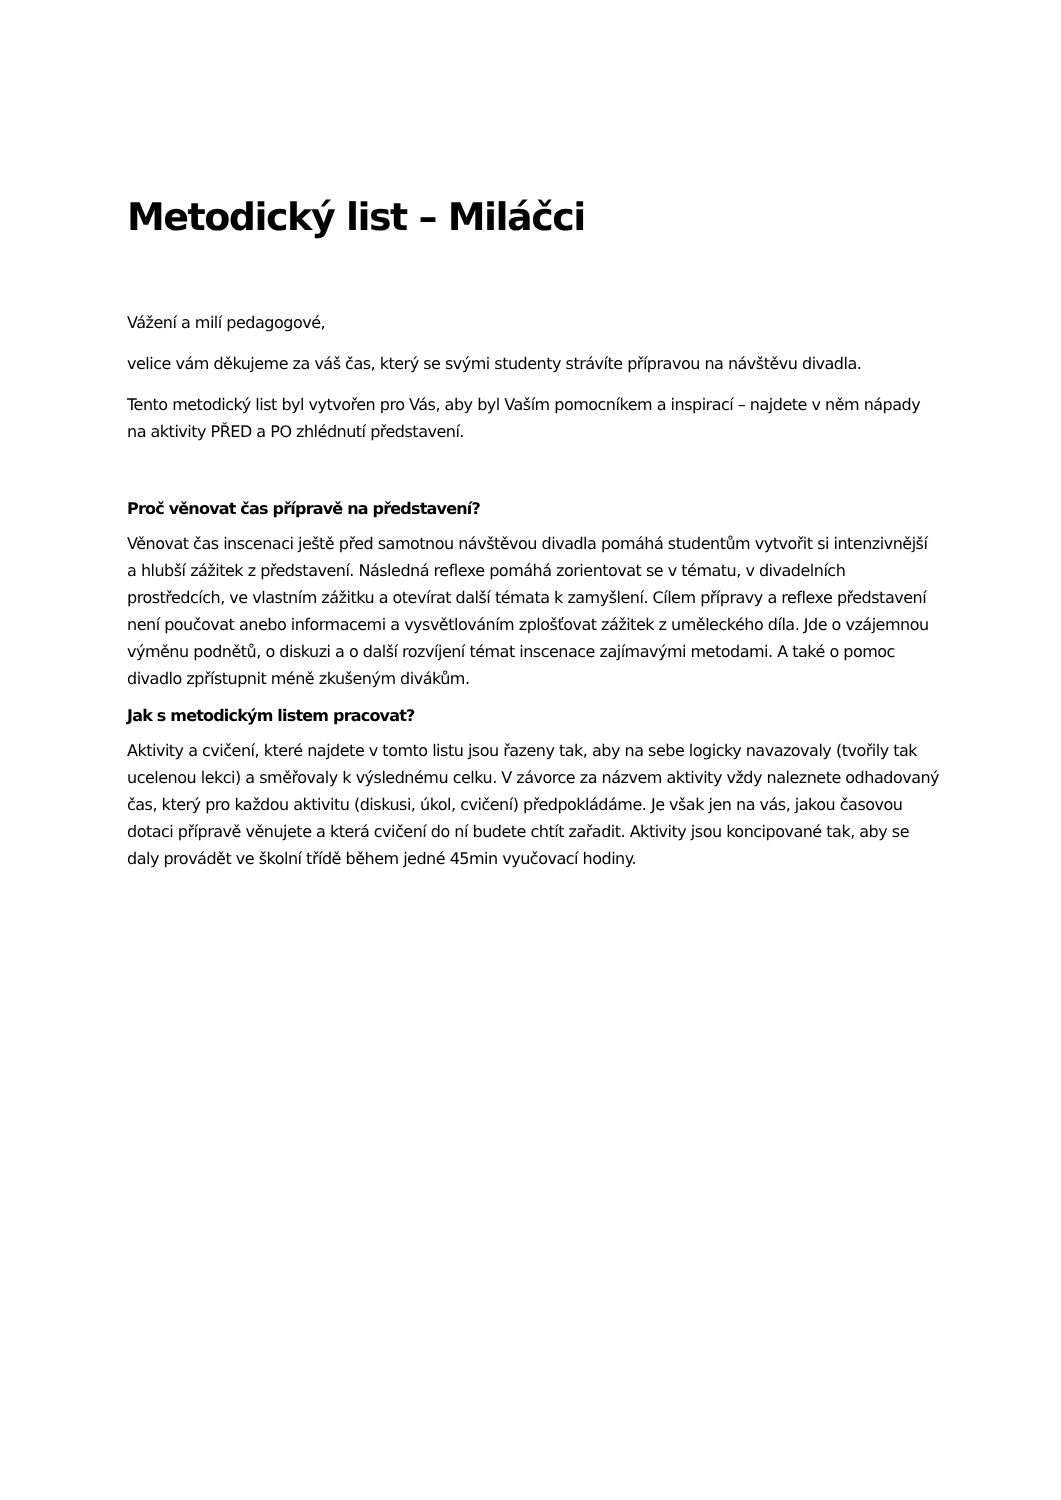Metodický list – Miláčci
Vážení a milí pedagogové,
velice vám děkujeme za váš čas, který se svými studenty strávíte přípravou na návštěvu divadla.
Tento metodický list byl vytvořen pro Vás, aby byl Vaším pomocníkem a inspirací – najdete v něm nápady na aktivity PŘED a PO zhlédnutí představení.
Proč věnovat čas přípravě na představení?
Věnovat čas inscenaci ještě před samotnou návštěvou divadla pomáhá studentům vytvořit si intenzivnější a hlubší zážitek z představení. Následná reflexe pomáhá zorientovat se v tématu, v divadelních prostředcích, ve vlastním zážitku a otevírat další témata k zamyšlení. Cílem přípravy a reflexe představení není poučovat anebo informacemi a vysvětlováním zplošťovat zážitek z uměleckého díla. Jde o vzájemnou výměnu podnětů, o diskuzi a o další rozvíjení témat inscenace zajímavými metodami. A také o pomoc divadlo zpřístupnit méně zkušeným divákům.
Jak s metodickým listem pracovat?
Aktivity a cvičení, které najdete v tomto listu jsou řazeny tak, aby na sebe logicky navazovaly (tvořily tak ucelenou lekci) a směřovaly k výslednému celku. V závorce za názvem aktivity vždy naleznete odhadovaný čas, který pro každou aktivitu (diskusi, úkol, cvičení) předpokládáme. Je však jen na vás, jakou časovou dotaci přípravě věnujete a která cvičení do ní budete chtít zařadit. Aktivity jsou koncipované tak, aby se daly provádět ve školní třídě během jedné 45min vyučovací hodiny.